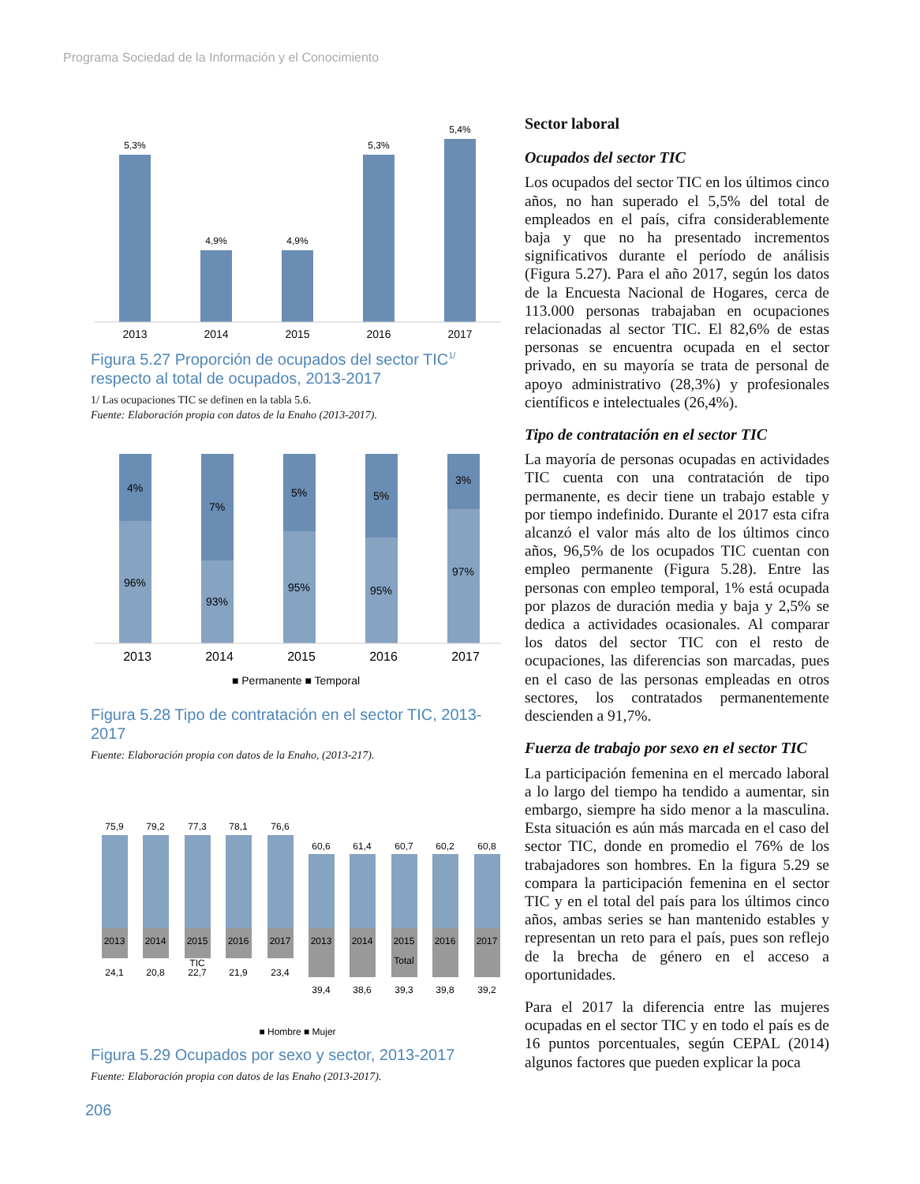Programa Sociedad de la Información y el Conocimiento
5,3%
4,9%
4,9%
5,3%
5,4%
2013
2014
2015
2016
2017
Figura 5.27 Proporción de ocupados del sector TIC<sup>1/</sup> respecto al total de ocupados, 2013-2017
1/ Las ocupaciones TIC se definen en la tabla 5.6.
Fuente: Elaboración propia con datos de la Enaho (2013-2017).
4%
7%
5%
5%
3%
96%
93%
95%
95%
97%
2013
2014
2015
2016
2017
■ Permanente ■ Temporal
Figura 5.28 Tipo de contratación en el sector TIC, 2013-2017
Fuente: Elaboración propia con datos de la Enaho, (2013-217).
75,9
79,2
77,3
78,1
76,6
60,6
61,4
60,7
60,2
60,8
2013
2014
2015
2016
2017
2013
2014
2015
2016
2017
TIC
Total
24,1
20,8
22,7
21,9
23,4
39,4
38,6
39,3
39,8
39,2
■ Hombre ■ Mujer
Figura 5.29 Ocupados por sexo y sector, 2013-2017
Fuente: Elaboración propia con datos de las Enaho (2013-2017).
Sector laboral
Ocupados del sector TIC
Los ocupados del sector TIC en los últimos cinco años, no han superado el 5,5% del total de empleados en el país, cifra considerablemente baja y que no ha presentado incrementos significativos durante el período de análisis (Figura 5.27). Para el año 2017, según los datos de la Encuesta Nacional de Hogares, cerca de 113.000 personas trabajaban en ocupaciones relacionadas al sector TIC. El 82,6% de estas personas se encuentra ocupada en el sector privado, en su mayoría se trata de personal de apoyo administrativo (28,3%) y profesionales científicos e intelectuales (26,4%).
Tipo de contratación en el sector TIC
La mayoría de personas ocupadas en actividades TIC cuenta con una contratación de tipo permanente, es decir tiene un trabajo estable y por tiempo indefinido. Durante el 2017 esta cifra alcanzó el valor más alto de los últimos cinco años, 96,5% de los ocupados TIC cuentan con empleo permanente (Figura 5.28). Entre las personas con empleo temporal, 1% está ocupada por plazos de duración media y baja y 2,5% se dedica a actividades ocasionales. Al comparar los datos del sector TIC con el resto de ocupaciones, las diferencias son marcadas, pues en el caso de las personas empleadas en otros sectores, los contratados permanentemente descienden a 91,7%.
Fuerza de trabajo por sexo en el sector TIC
La participación femenina en el mercado laboral a lo largo del tiempo ha tendido a aumentar, sin embargo, siempre ha sido menor a la masculina. Esta situación es aún más marcada en el caso del sector TIC, donde en promedio el 76% de los trabajadores son hombres. En la figura 5.29 se compara la participación femenina en el sector TIC y en el total del país para los últimos cinco años, ambas series se han mantenido estables y representan un reto para el país, pues son reflejo de la brecha de género en el acceso a oportunidades.
Para el 2017 la diferencia entre las mujeres ocupadas en el sector TIC y en todo el país es de 16 puntos porcentuales, según CEPAL (2014) algunos factores que pueden explicar la poca
206